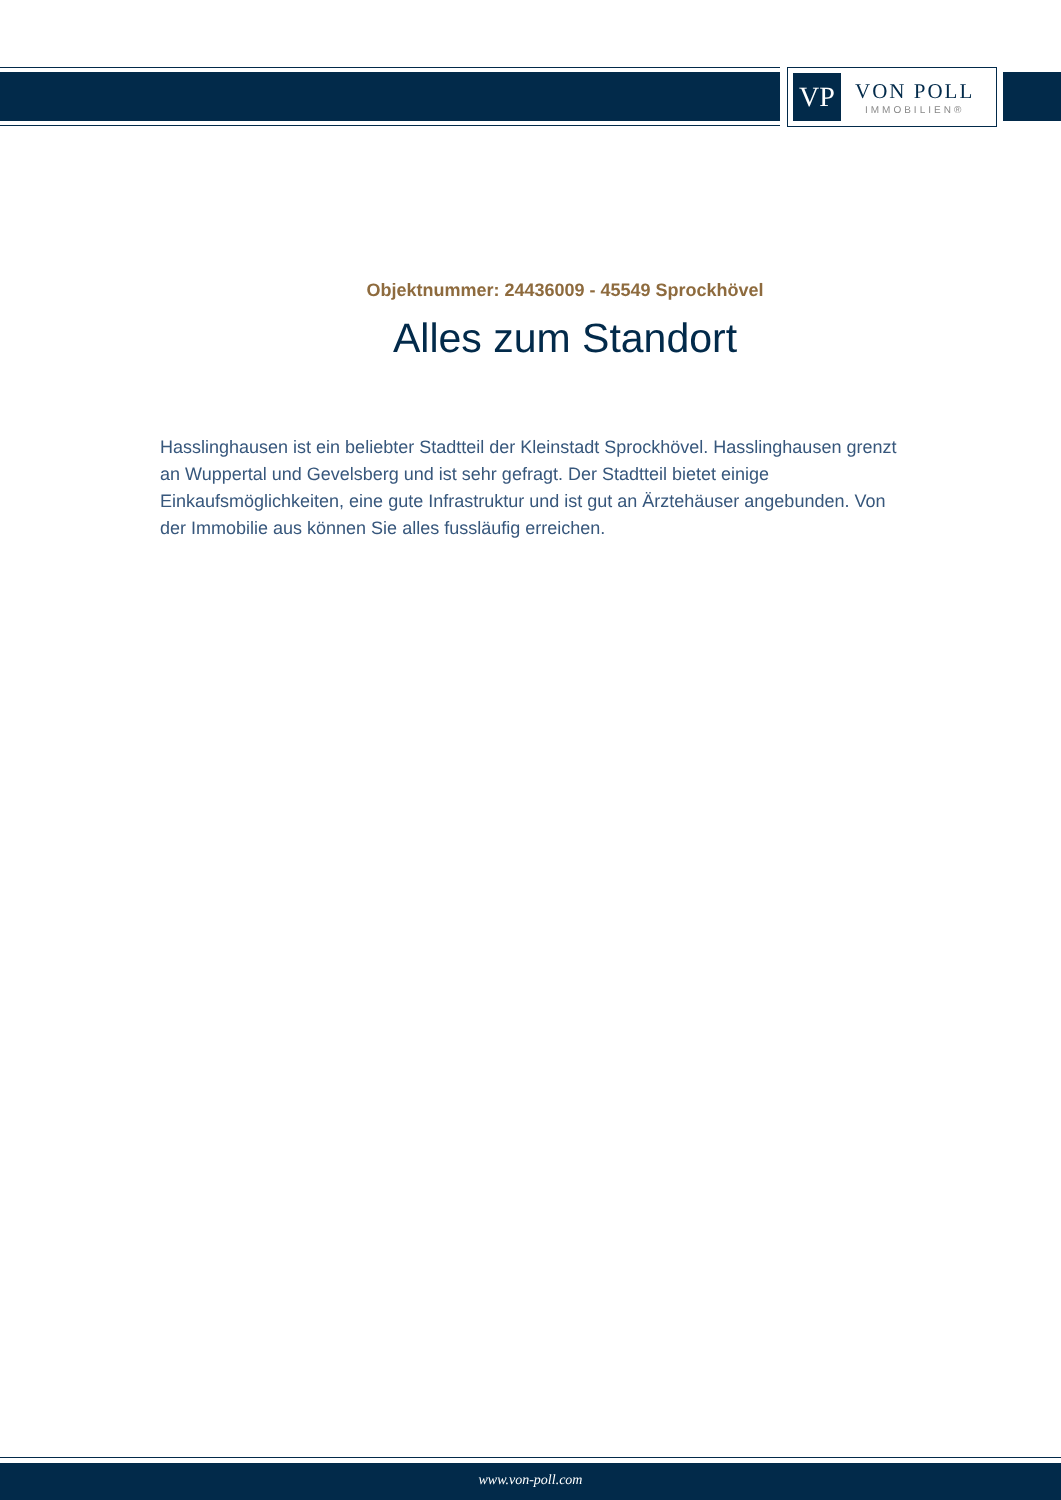VP
VON POLL
IMMOBILIEN®
Objektnummer: 24436009 - 45549 Sprockhövel
Alles zum Standort
Hasslinghausen ist ein beliebter Stadtteil der Kleinstadt Sprockhövel. Hasslinghausen grenzt an Wuppertal und Gevelsberg und ist sehr gefragt. Der Stadtteil bietet einige Einkaufsmöglichkeiten, eine gute Infrastruktur und ist gut an Ärztehäuser angebunden. Von der Immobilie aus können Sie alles fussläufig erreichen.
www.von-poll.com